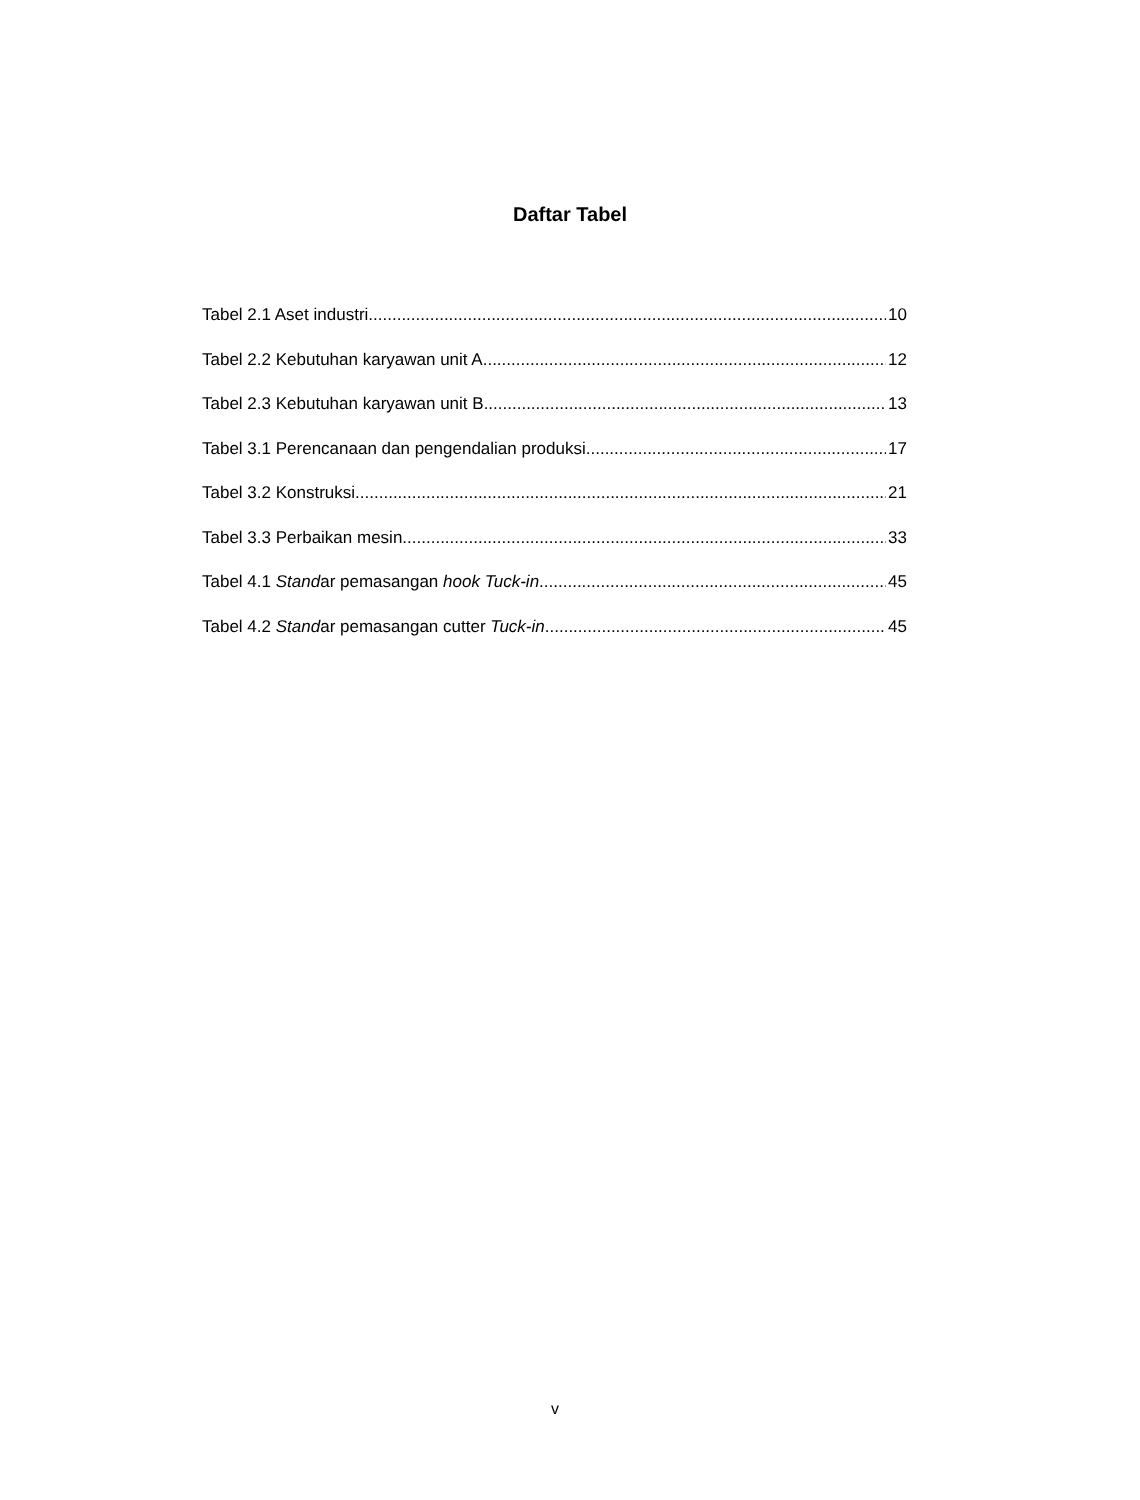Daftar Tabel
Tabel 2.1 Aset industri 10
Tabel 2.2 Kebutuhan karyawan unit A 12
Tabel 2.3 Kebutuhan karyawan unit B 13
Tabel 3.1 Perencanaan dan pengendalian produksi 17
Tabel 3.2 Konstruksi 21
Tabel 3.3 Perbaikan mesin 33
Tabel 4.1 Standar pemasangan hook Tuck-in 45
Tabel 4.2 Standar pemasangan cutter Tuck-in 45
v